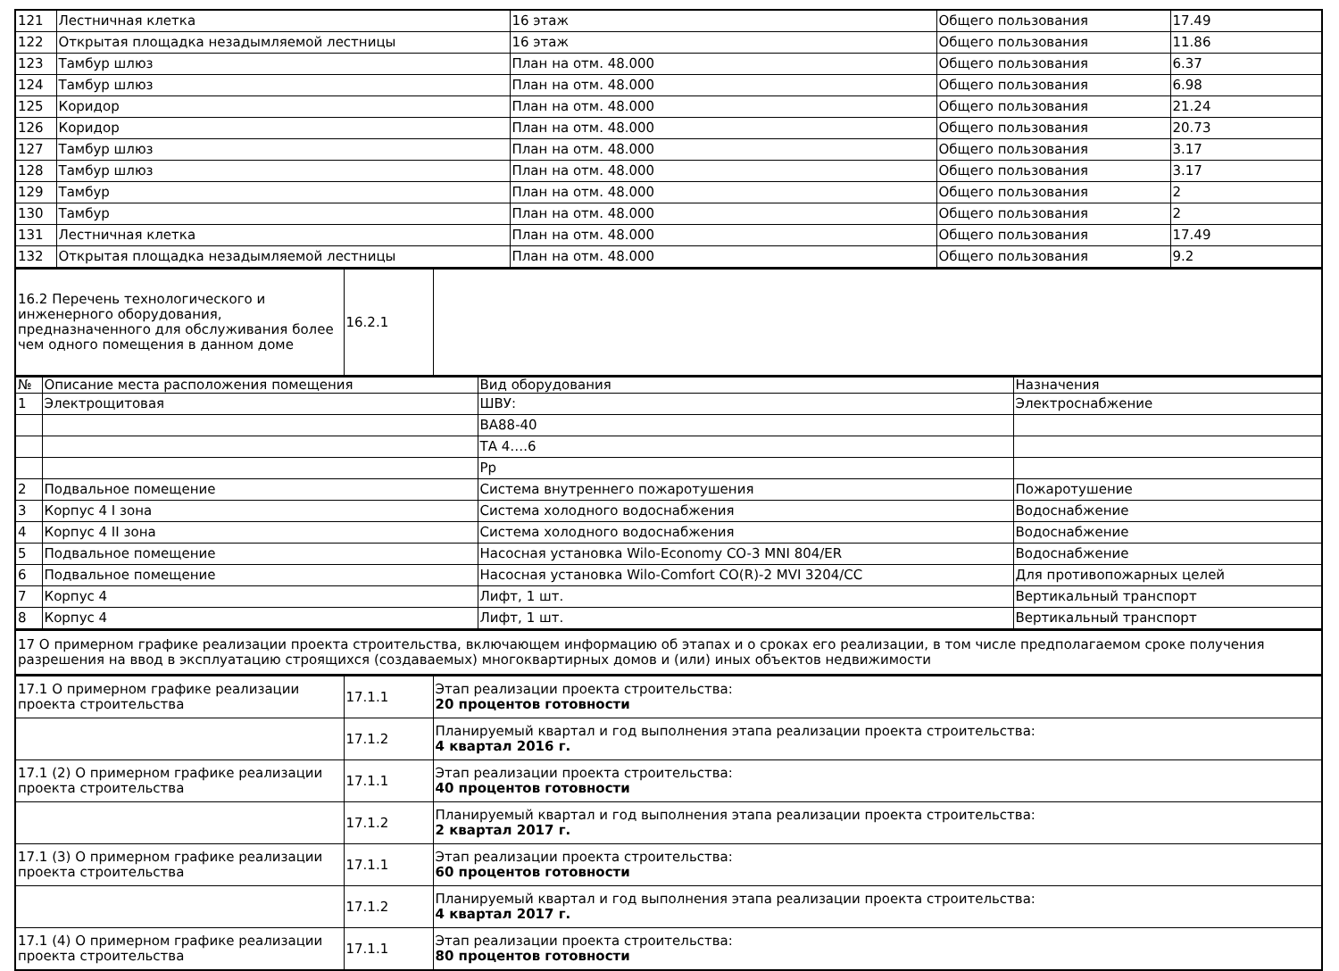| 121 | Лестничная клетка | 16 этаж | Общего пользования | 17.49 |
| 122 | Открытая площадка незадымляемой лестницы | 16 этаж | Общего пользования | 11.86 |
| 123 | Тамбур шлюз | План на отм. 48.000 | Общего пользования | 6.37 |
| 124 | Тамбур шлюз | План на отм. 48.000 | Общего пользования | 6.98 |
| 125 | Коридор | План на отм. 48.000 | Общего пользования | 21.24 |
| 126 | Коридор | План на отм. 48.000 | Общего пользования | 20.73 |
| 127 | Тамбур шлюз | План на отм. 48.000 | Общего пользования | 3.17 |
| 128 | Тамбур шлюз | План на отм. 48.000 | Общего пользования | 3.17 |
| 129 | Тамбур | План на отм. 48.000 | Общего пользования | 2 |
| 130 | Тамбур | План на отм. 48.000 | Общего пользования | 2 |
| 131 | Лестничная клетка | План на отм. 48.000 | Общего пользования | 17.49 |
| 132 | Открытая площадка незадымляемой лестницы | План на отм. 48.000 | Общего пользования | 9.2 |
| 16.2 Перечень технологического и инженерного оборудования, предназначенного для обслуживания более чем одного помещения в данном доме | 16.2.1 | |
| № | Описание места расположения помещения | Вид оборудования | Назначения |
| --- | --- | --- | --- |
| 1 | Электрощитовая | ШВУ: | Электроснабжение |
| | | ВА88-40 | |
| | | ТА 4….6 | |
| | | Рр | |
| 2 | Подвальное помещение | Система внутреннего пожаротушения | Пожаротушение |
| 3 | Корпус 4 I зона | Система холодного водоснабжения | Водоснабжение |
| 4 | Корпус 4 II зона | Система холодного водоснабжения | Водоснабжение |
| 5 | Подвальное помещение | Насосная установка Wilo-Economy CO-3 MNI 804/ER | Водоснабжение |
| 6 | Подвальное помещение | Насосная установка Wilo-Comfort CO(R)-2 MVI 3204/CC | Для противопожарных целей |
| 7 | Корпус 4 | Лифт, 1 шт. | Вертикальный транспорт |
| 8 | Корпус 4 | Лифт, 1 шт. | Вертикальный транспорт |
| 17 О примерном графике реализации проекта строительства, включающем информацию об этапах и о сроках его реализации, в том числе предполагаемом сроке получения разрешения на ввод в эксплуатацию строящихся (создаваемых) многоквартирных домов и (или) иных объектов недвижимости |
| 17.1 О примерном графике реализации проекта строительства | 17.1.1 | Этап реализации проекта строительства: 20 процентов готовности |
| | 17.1.2 | Планируемый квартал и год выполнения этапа реализации проекта строительства: 4 квартал 2016 г. |
| 17.1 (2) О примерном графике реализации проекта строительства | 17.1.1 | Этап реализации проекта строительства: 40 процентов готовности |
| | 17.1.2 | Планируемый квартал и год выполнения этапа реализации проекта строительства: 2 квартал 2017 г. |
| 17.1 (3) О примерном графике реализации проекта строительства | 17.1.1 | Этап реализации проекта строительства: 60 процентов готовности |
| | 17.1.2 | Планируемый квартал и год выполнения этапа реализации проекта строительства: 4 квартал 2017 г. |
| 17.1 (4) О примерном графике реализации проекта строительства | 17.1.1 | Этап реализации проекта строительства: 80 процентов готовности |